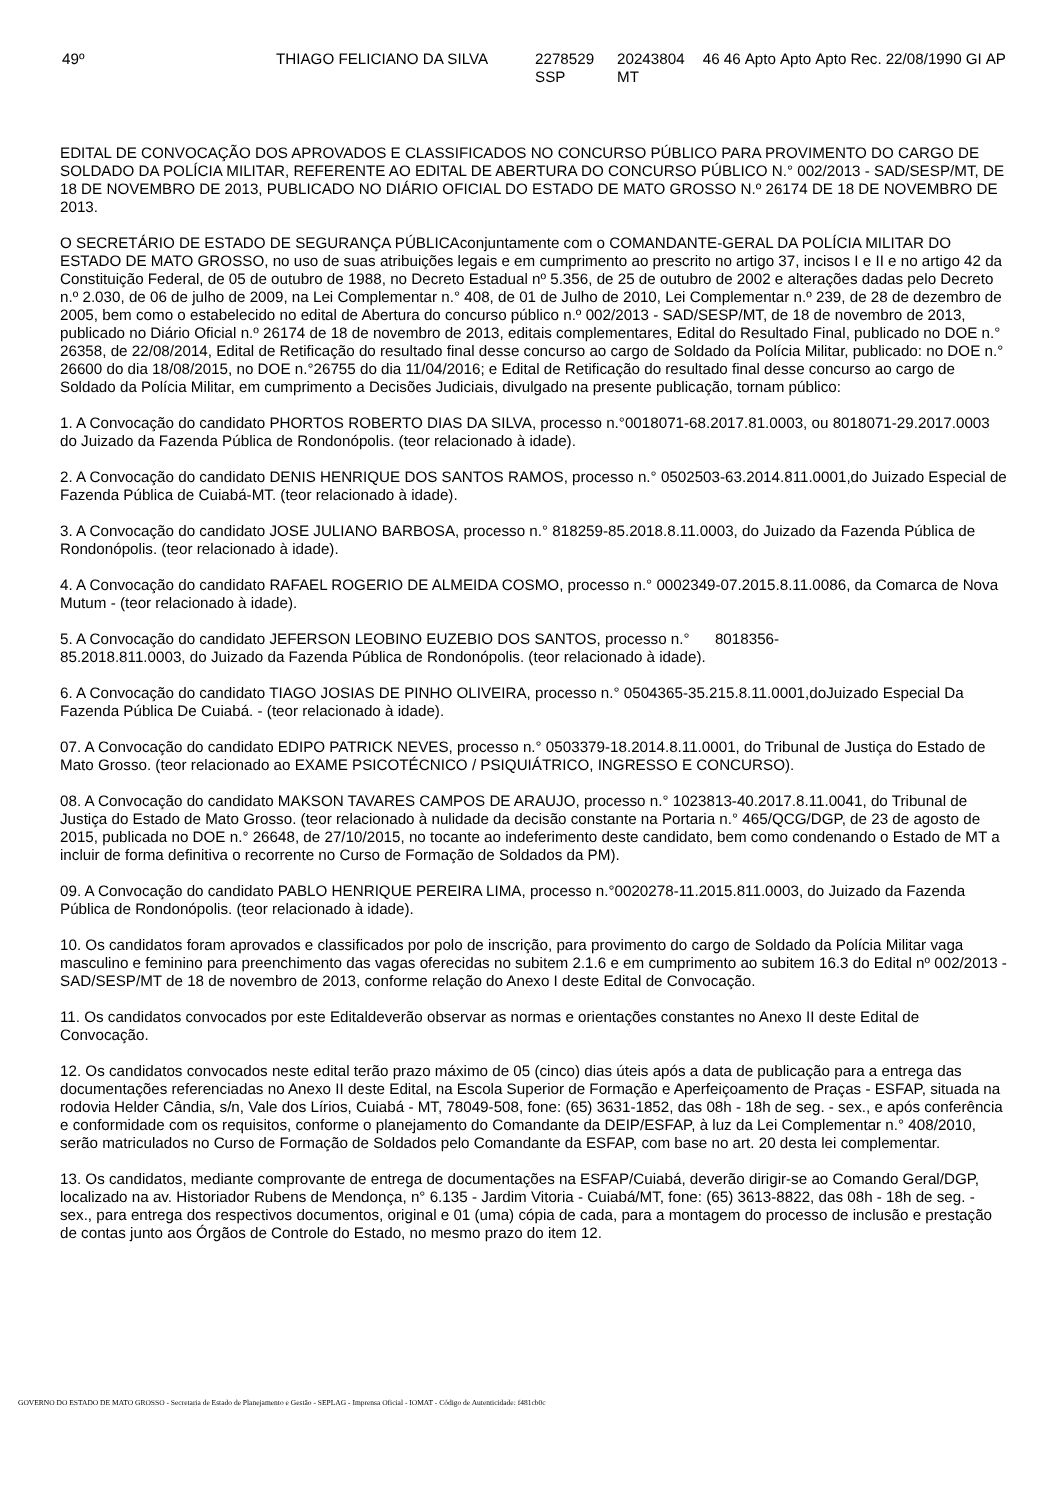| 49º | THIAGO FELICIANO DA SILVA | 2278529 SSP | 20243804 MT | 46 | 46 | Apto | Apto | Apto | Rec. | 22/08/1990 | GI | AP |
EDITAL DE CONVOCAÇÃO DOS APROVADOS E CLASSIFICADOS NO CONCURSO PÚBLICO PARA PROVIMENTO DO CARGO DE SOLDADO DA POLÍCIA MILITAR, REFERENTE AO EDITAL DE ABERTURA DO CONCURSO PÚBLICO N.° 002/2013 - SAD/SESP/MT, DE 18 DE NOVEMBRO DE 2013, PUBLICADO NO DIÁRIO OFICIAL DO ESTADO DE MATO GROSSO N.º 26174 DE 18 DE NOVEMBRO DE 2013.
O SECRETÁRIO DE ESTADO DE SEGURANÇA PÚBLICAconjuntamente com o COMANDANTE-GERAL DA POLÍCIA MILITAR DO ESTADO DE MATO GROSSO, no uso de suas atribuições legais e em cumprimento ao prescrito no artigo 37, incisos I e II e no artigo 42 da Constituição Federal, de 05 de outubro de 1988, no Decreto Estadual nº 5.356, de 25 de outubro de 2002 e alterações dadas pelo Decreto n.º 2.030, de 06 de julho de 2009, na Lei Complementar n.° 408, de 01 de Julho de 2010, Lei Complementar n.º 239, de 28 de dezembro de 2005, bem como o estabelecido no edital de Abertura do concurso público n.º 002/2013 - SAD/SESP/MT, de 18 de novembro de 2013, publicado no Diário Oficial n.º 26174 de 18 de novembro de 2013, editais complementares, Edital do Resultado Final, publicado no DOE n.° 26358, de 22/08/2014, Edital de Retificação do resultado final desse concurso ao cargo de Soldado da Polícia Militar, publicado: no DOE n.° 26600 do dia 18/08/2015, no DOE n.°26755 do dia 11/04/2016; e Edital de Retificação do resultado final desse concurso ao cargo de Soldado da Polícia Militar, em cumprimento a Decisões Judiciais, divulgado na presente publicação, tornam público:
1. A Convocação do candidato PHORTOS ROBERTO DIAS DA SILVA, processo n.°0018071-68.2017.81.0003, ou 8018071-29.2017.0003 do Juizado da Fazenda Pública de Rondonópolis. (teor relacionado à idade).
2. A Convocação do candidato DENIS HENRIQUE DOS SANTOS RAMOS, processo n.° 0502503-63.2014.811.0001,do Juizado Especial de Fazenda Pública de Cuiabá-MT. (teor relacionado à idade).
3. A Convocação do candidato JOSE JULIANO BARBOSA, processo n.° 818259-85.2018.8.11.0003, do Juizado da Fazenda Pública de Rondonópolis. (teor relacionado à idade).
4. A Convocação do candidato RAFAEL ROGERIO DE ALMEIDA COSMO, processo n.° 0002349-07.2015.8.11.0086, da Comarca de Nova Mutum - (teor relacionado à idade).
5. A Convocação do candidato JEFERSON LEOBINO EUZEBIO DOS SANTOS, processo n.° 8018356-
85.2018.811.0003, do Juizado da Fazenda Pública de Rondonópolis. (teor relacionado à idade).
6. A Convocação do candidato TIAGO JOSIAS DE PINHO OLIVEIRA, processo n.° 0504365-35.215.8.11.0001,doJuizado Especial Da Fazenda Pública De Cuiabá. - (teor relacionado à idade).
07. A Convocação do candidato EDIPO PATRICK NEVES, processo n.° 0503379-18.2014.8.11.0001, do Tribunal de Justiça do Estado de Mato Grosso. (teor relacionado ao EXAME PSICOTÉCNICO / PSIQUIÁTRICO, INGRESSO E CONCURSO).
08. A Convocação do candidato MAKSON TAVARES CAMPOS DE ARAUJO, processo n.° 1023813-40.2017.8.11.0041, do Tribunal de Justiça do Estado de Mato Grosso. (teor relacionado à nulidade da decisão constante na Portaria n.° 465/QCG/DGP, de 23 de agosto de 2015, publicada no DOE n.° 26648, de 27/10/2015, no tocante ao indeferimento deste candidato, bem como condenando o Estado de MT a incluir de forma definitiva o recorrente no Curso de Formação de Soldados da PM).
09. A Convocação do candidato PABLO HENRIQUE PEREIRA LIMA, processo n.°0020278-11.2015.811.0003, do Juizado da Fazenda Pública de Rondonópolis. (teor relacionado à idade).
10. Os candidatos foram aprovados e classificados por polo de inscrição, para provimento do cargo de Soldado da Polícia Militar vaga masculino e feminino para preenchimento das vagas oferecidas no subitem 2.1.6 e em cumprimento ao subitem 16.3 do Edital nº 002/2013 - SAD/SESP/MT de 18 de novembro de 2013, conforme relação do Anexo I deste Edital de Convocação.
11. Os candidatos convocados por este Editaldeverão observar as normas e orientações constantes no Anexo II deste Edital de Convocação.
12. Os candidatos convocados neste edital terão prazo máximo de 05 (cinco) dias úteis após a data de publicação para a entrega das documentações referenciadas no Anexo II deste Edital, na Escola Superior de Formação e Aperfeiçoamento de Praças - ESFAP, situada na rodovia Helder Cândia, s/n, Vale dos Lírios, Cuiabá - MT, 78049-508, fone: (65) 3631-1852, das 08h - 18h de seg. - sex., e após conferência e conformidade com os requisitos, conforme o planejamento do Comandante da DEIP/ESFAP, à luz da Lei Complementar n.° 408/2010, serão matriculados no Curso de Formação de Soldados pelo Comandante da ESFAP, com base no art. 20 desta lei complementar.
13. Os candidatos, mediante comprovante de entrega de documentações na ESFAP/Cuiabá, deverão dirigir-se ao Comando Geral/DGP, localizado na av. Historiador Rubens de Mendonça, n° 6.135 - Jardim Vitoria - Cuiabá/MT, fone: (65) 3613-8822, das 08h - 18h de seg. - sex., para entrega dos respectivos documentos, original e 01 (uma) cópia de cada, para a montagem do processo de inclusão e prestação de contas junto aos Órgãos de Controle do Estado, no mesmo prazo do item 12.
GOVERNO DO ESTADO DE MATO GROSSO - Secretaria de Estado de Planejamento e Gestão - SEPLAG - Imprensa Oficial - IOMAT - Código de Autenticidade: f481cb0c